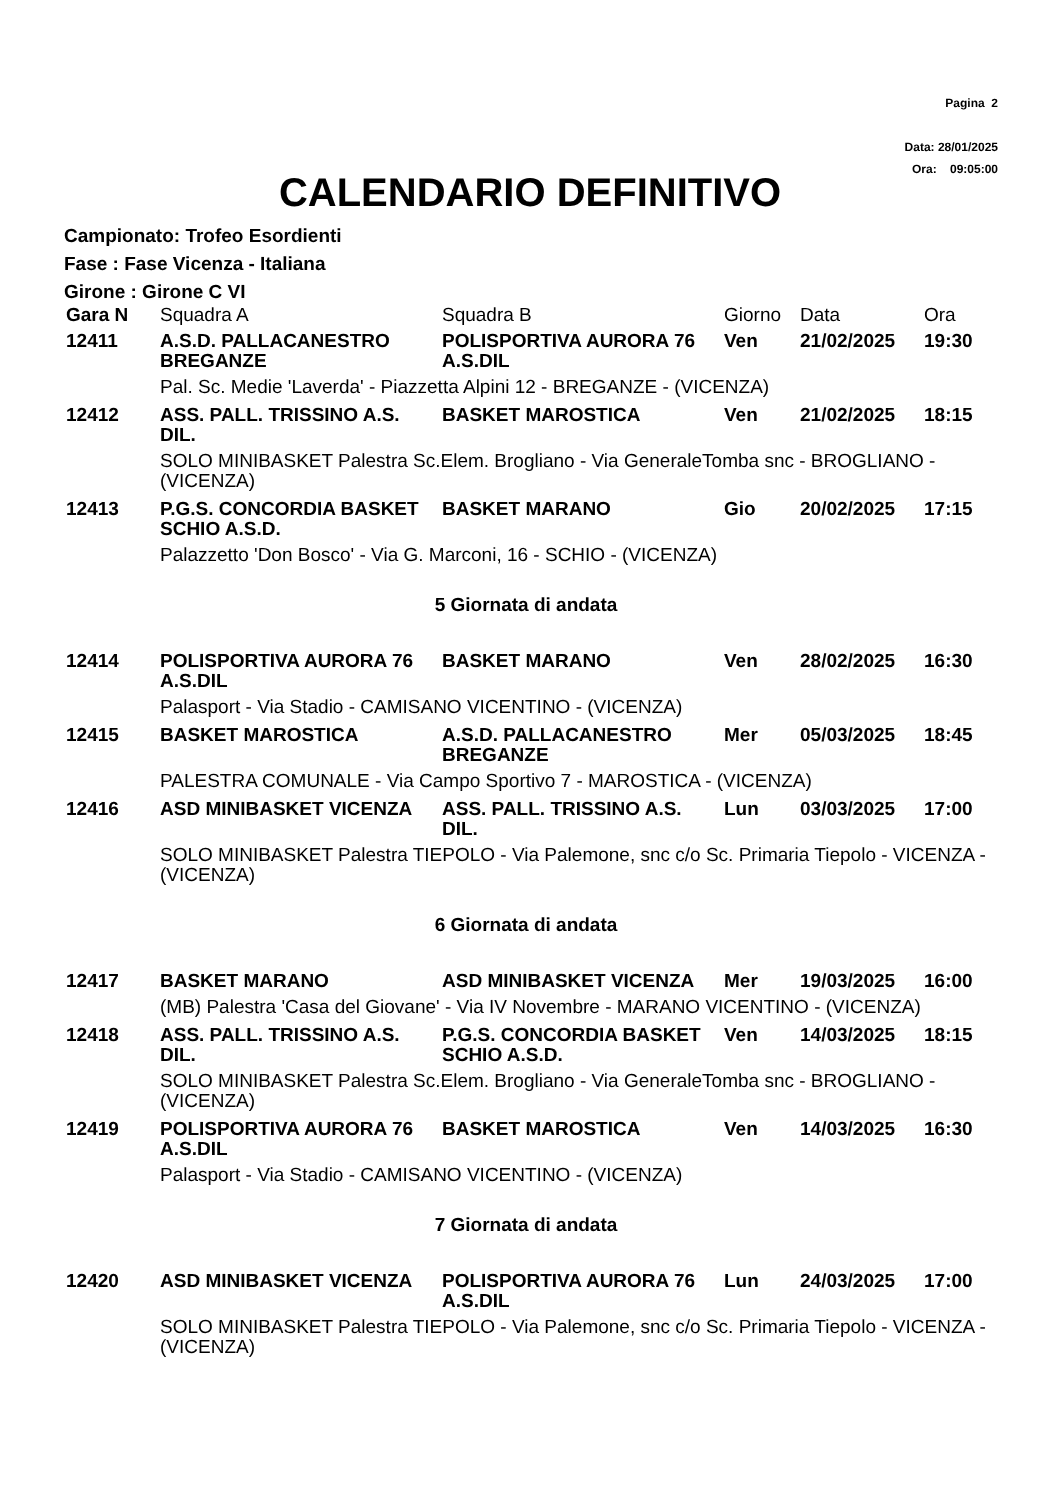Pagina 2
Data: 28/01/2025
Ora: 09:05:00
CALENDARIO DEFINITIVO
Campionato: Trofeo Esordienti
Fase : Fase Vicenza - Italiana
Girone : Girone C VI
| Gara N | Squadra A | Squadra B | Giorno | Data | Ora |
| --- | --- | --- | --- | --- | --- |
| 12411 | A.S.D. PALLACANESTRO BREGANZE | POLISPORTIVA AURORA 76 A.S.DIL | Ven | 21/02/2025 | 19:30 |
| | Pal. Sc. Medie 'Laverda' - Piazzetta Alpini 12 - BREGANZE - (VICENZA) | | | | |
| 12412 | ASS. PALL. TRISSINO A.S. DIL. | BASKET MAROSTICA | Ven | 21/02/2025 | 18:15 |
| | SOLO MINIBASKET Palestra Sc.Elem. Brogliano - Via GeneraleTomba snc - BROGLIANO - (VICENZA) | | | | |
| 12413 | P.G.S. CONCORDIA BASKET SCHIO A.S.D. | BASKET MARANO | Gio | 20/02/2025 | 17:15 |
| | Palazzetto 'Don Bosco' - Via G. Marconi, 16 - SCHIO - (VICENZA) | | | | |
| 5 Giornata di andata | | | | | |
| 12414 | POLISPORTIVA AURORA 76 A.S.DIL | BASKET MARANO | Ven | 28/02/2025 | 16:30 |
| | Palasport - Via Stadio - CAMISANO VICENTINO - (VICENZA) | | | | |
| 12415 | BASKET MAROSTICA | A.S.D. PALLACANESTRO BREGANZE | Mer | 05/03/2025 | 18:45 |
| | PALESTRA COMUNALE - Via Campo Sportivo 7 - MAROSTICA - (VICENZA) | | | | |
| 12416 | ASD MINIBASKET VICENZA | ASS. PALL. TRISSINO A.S. DIL. | Lun | 03/03/2025 | 17:00 |
| | SOLO MINIBASKET Palestra TIEPOLO - Via Palemone, snc c/o Sc. Primaria Tiepolo - VICENZA - (VICENZA) | | | | |
| 6 Giornata di andata | | | | | |
| 12417 | BASKET MARANO | ASD MINIBASKET VICENZA | Mer | 19/03/2025 | 16:00 |
| | (MB) Palestra 'Casa del Giovane' - Via IV Novembre - MARANO VICENTINO - (VICENZA) | | | | |
| 12418 | ASS. PALL. TRISSINO A.S. DIL. | P.G.S. CONCORDIA BASKET SCHIO A.S.D. | Ven | 14/03/2025 | 18:15 |
| | SOLO MINIBASKET Palestra Sc.Elem. Brogliano - Via GeneraleTomba snc - BROGLIANO - (VICENZA) | | | | |
| 12419 | POLISPORTIVA AURORA 76 A.S.DIL | BASKET MAROSTICA | Ven | 14/03/2025 | 16:30 |
| | Palasport - Via Stadio - CAMISANO VICENTINO - (VICENZA) | | | | |
| 7 Giornata di andata | | | | | |
| 12420 | ASD MINIBASKET VICENZA | POLISPORTIVA AURORA 76 A.S.DIL | Lun | 24/03/2025 | 17:00 |
| | SOLO MINIBASKET Palestra TIEPOLO - Via Palemone, snc c/o Sc. Primaria Tiepolo - VICENZA - (VICENZA) | | | | |